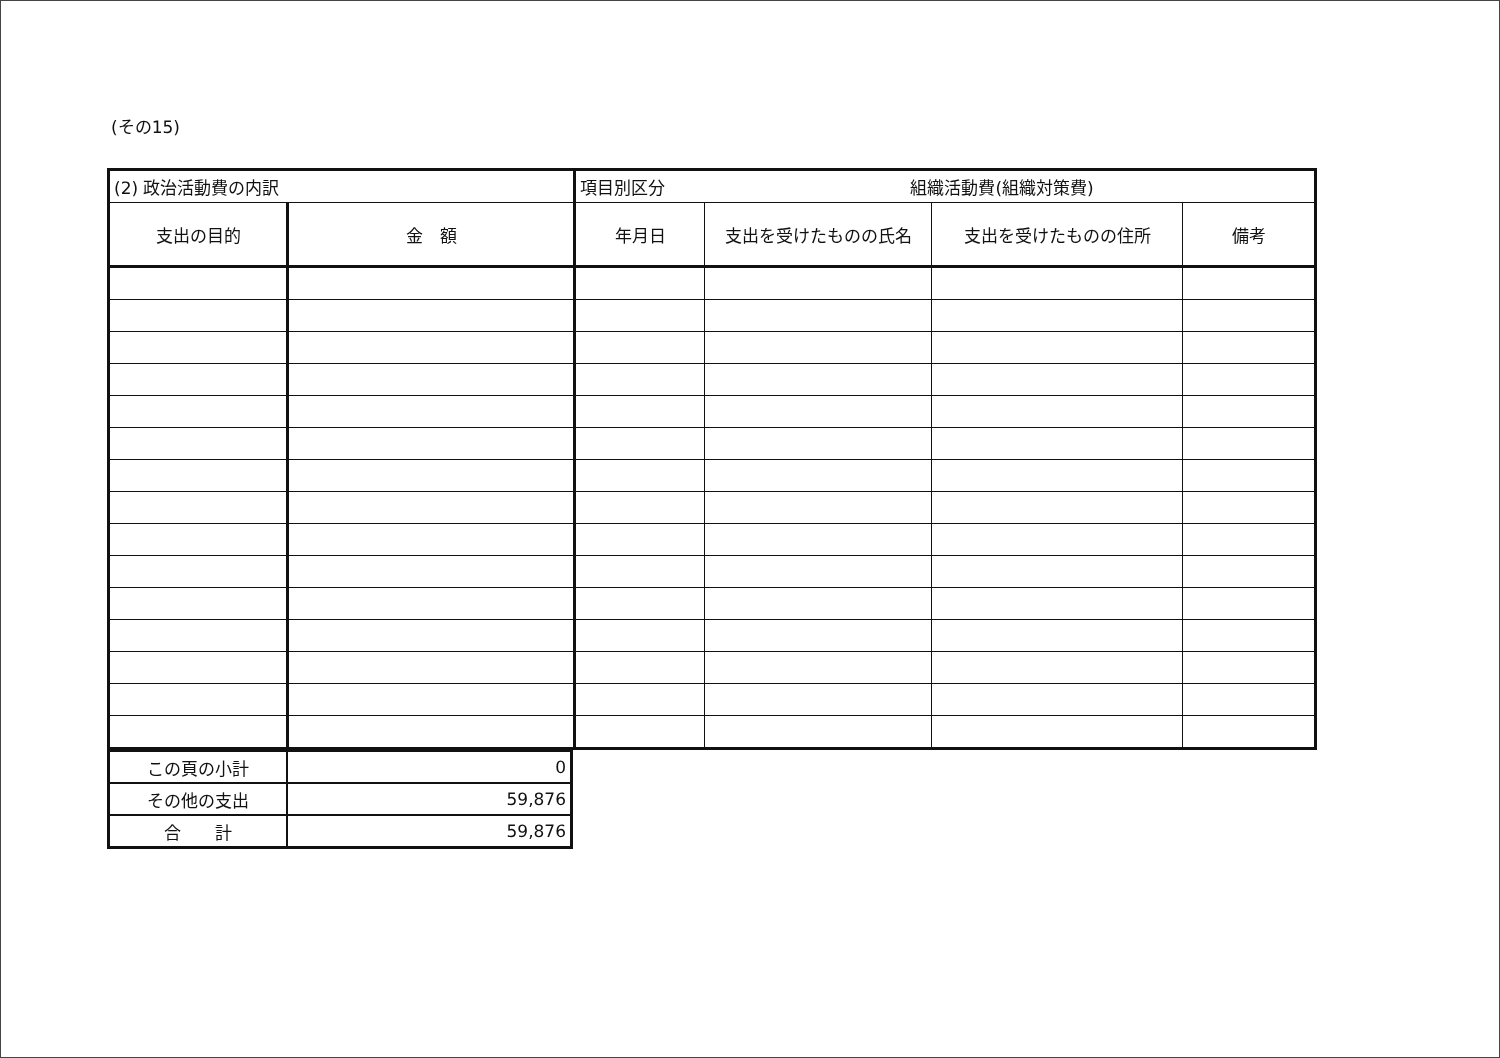(その15)
| (2) 政治活動費の内訳 | | 項目別区分 組織活動費(組織対策費) | | | |
| 支出の目的 | 金 額 | 年月日 | 支出を受けたものの氏名 | 支出を受けたものの住所 | 備考 |
| この頁の小計 | 0 |
| その他の支出 | 59,876 |
| 合 計 | 59,876 |